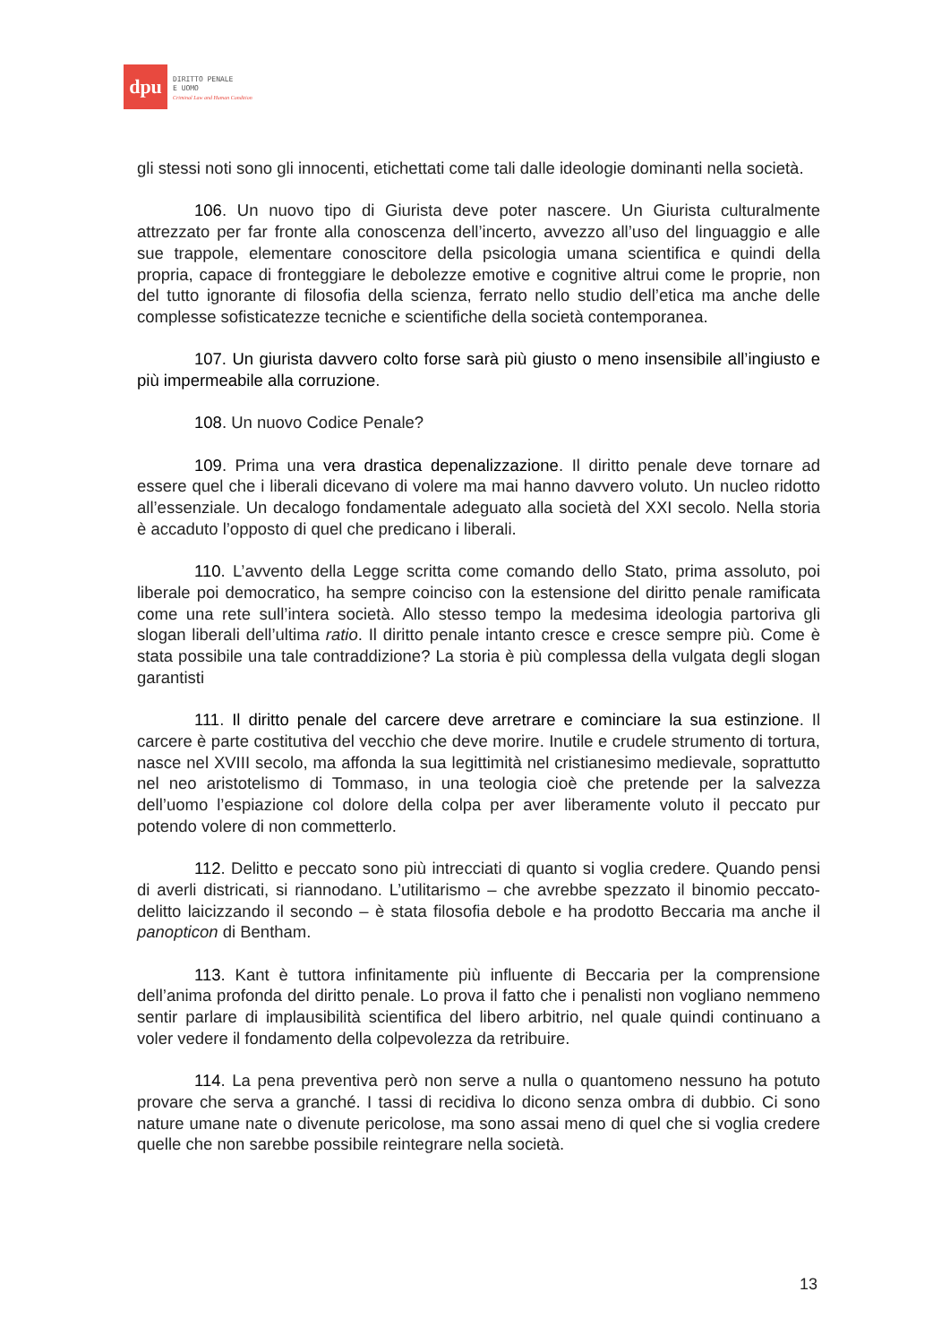dpu
DIRITTO PENALE
E UOMO
Criminal Law and Human Condition
gli stessi noti sono gli innocenti, etichettati come tali dalle ideologie dominanti nella società.
106. Un nuovo tipo di Giurista deve poter nascere. Un Giurista culturalmente attrezzato per far fronte alla conoscenza dell’incerto, avvezzo all’uso del linguaggio e alle sue trappole, elementare conoscitore della psicologia umana scientifica e quindi della propria, capace di fronteggiare le debolezze emotive e cognitive altrui come le proprie, non del tutto ignorante di filosofia della scienza, ferrato nello studio dell’etica ma anche delle complesse sofisticatezze tecniche e scientifiche della società contemporanea.
107. Un giurista davvero colto forse sarà più giusto o meno insensibile all’ingiusto e più impermeabile alla corruzione.
108. Un nuovo Codice Penale?
109. Prima una vera drastica depenalizzazione. Il diritto penale deve tornare ad essere quel che i liberali dicevano di volere ma mai hanno davvero voluto. Un nucleo ridotto all’essenziale. Un decalogo fondamentale adeguato alla società del XXI secolo. Nella storia è accaduto l’opposto di quel che predicano i liberali.
110. L’avvento della Legge scritta come comando dello Stato, prima assoluto, poi liberale poi democratico, ha sempre coinciso con la estensione del diritto penale ramificata come una rete sull’intera società. Allo stesso tempo la medesima ideologia partoriva gli slogan liberali dell’ultima ratio. Il diritto penale intanto cresce e cresce sempre più. Come è stata possibile una tale contraddizione? La storia è più complessa della vulgata degli slogan garantisti
111. Il diritto penale del carcere deve arretrare e cominciare la sua estinzione. Il carcere è parte costitutiva del vecchio che deve morire. Inutile e crudele strumento di tortura, nasce nel XVIII secolo, ma affonda la sua legittimità nel cristianesimo medievale, soprattutto nel neo aristotelismo di Tommaso, in una teologia cioè che pretende per la salvezza dell’uomo l’espiazione col dolore della colpa per aver liberamente voluto il peccato pur potendo volere di non commetterlo.
112. Delitto e peccato sono più intrecciati di quanto si voglia credere. Quando pensi di averli districati, si riannodano. L’utilitarismo – che avrebbe spezzato il binomio peccato-delitto laicizzando il secondo – è stata filosofia debole e ha prodotto Beccaria ma anche il panopticon di Bentham.
113. Kant è tuttora infinitamente più influente di Beccaria per la comprensione dell’anima profonda del diritto penale. Lo prova il fatto che i penalisti non vogliano nemmeno sentir parlare di implausibilità scientifica del libero arbitrio, nel quale quindi continuano a voler vedere il fondamento della colpevolezza da retribuire.
114. La pena preventiva però non serve a nulla o quantomeno nessuno ha potuto provare che serva a granché. I tassi di recidiva lo dicono senza ombra di dubbio. Ci sono nature umane nate o divenute pericolose, ma sono assai meno di quel che si voglia credere quelle che non sarebbe possibile reintegrare nella società.
13